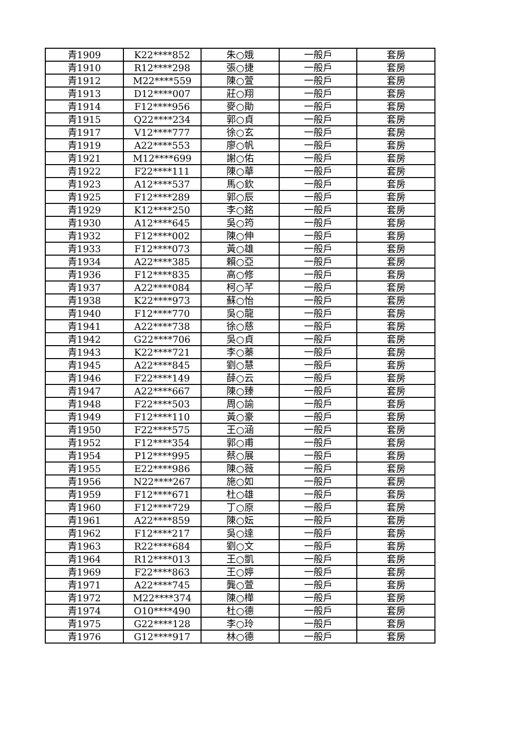| 青1909 | K22****852 | 朱○娥 | 一般戶 | 套房 |
| 青1910 | R12****298 | 張○捷 | 一般戶 | 套房 |
| 青1912 | M22****559 | 陳○萱 | 一般戶 | 套房 |
| 青1913 | D12****007 | 莊○翔 | 一般戶 | 套房 |
| 青1914 | F12****956 | 麥○勛 | 一般戶 | 套房 |
| 青1915 | Q22****234 | 郭○貞 | 一般戶 | 套房 |
| 青1917 | V12****777 | 徐○玄 | 一般戶 | 套房 |
| 青1919 | A22****553 | 廖○帆 | 一般戶 | 套房 |
| 青1921 | M12****699 | 謝○佑 | 一般戶 | 套房 |
| 青1922 | F22****111 | 陳○華 | 一般戶 | 套房 |
| 青1923 | A12****537 | 馬○欽 | 一般戶 | 套房 |
| 青1925 | F12****289 | 郭○辰 | 一般戶 | 套房 |
| 青1929 | K12****250 | 李○銘 | 一般戶 | 套房 |
| 青1930 | A12****645 | 吳○筠 | 一般戶 | 套房 |
| 青1932 | F12****002 | 陳○伸 | 一般戶 | 套房 |
| 青1933 | F12****073 | 黃○雄 | 一般戶 | 套房 |
| 青1934 | A22****385 | 賴○亞 | 一般戶 | 套房 |
| 青1936 | F12****835 | 高○修 | 一般戶 | 套房 |
| 青1937 | A22****084 | 柯○芊 | 一般戶 | 套房 |
| 青1938 | K22****973 | 蘇○怡 | 一般戶 | 套房 |
| 青1940 | F12****770 | 吳○龍 | 一般戶 | 套房 |
| 青1941 | A22****738 | 徐○慈 | 一般戶 | 套房 |
| 青1942 | G22****706 | 吳○貞 | 一般戶 | 套房 |
| 青1943 | K22****721 | 李○蓁 | 一般戶 | 套房 |
| 青1945 | A22****845 | 劉○慧 | 一般戶 | 套房 |
| 青1946 | F22****149 | 薛○云 | 一般戶 | 套房 |
| 青1947 | A22****667 | 陳○臻 | 一般戶 | 套房 |
| 青1948 | F22****503 | 周○諭 | 一般戶 | 套房 |
| 青1949 | F12****110 | 黃○豪 | 一般戶 | 套房 |
| 青1950 | F22****575 | 王○涵 | 一般戶 | 套房 |
| 青1952 | F12****354 | 郭○甫 | 一般戶 | 套房 |
| 青1954 | P12****995 | 蔡○展 | 一般戶 | 套房 |
| 青1955 | E22****986 | 陳○薇 | 一般戶 | 套房 |
| 青1956 | N22****267 | 施○如 | 一般戶 | 套房 |
| 青1959 | F12****671 | 杜○雄 | 一般戶 | 套房 |
| 青1960 | F12****729 | 丁○原 | 一般戶 | 套房 |
| 青1961 | A22****859 | 陳○妘 | 一般戶 | 套房 |
| 青1962 | F12****217 | 吳○達 | 一般戶 | 套房 |
| 青1963 | R22****684 | 劉○文 | 一般戶 | 套房 |
| 青1964 | R12****013 | 王○凱 | 一般戶 | 套房 |
| 青1969 | F22****863 | 王○婷 | 一般戶 | 套房 |
| 青1971 | A22****745 | 龔○萱 | 一般戶 | 套房 |
| 青1972 | M22****374 | 陳○樺 | 一般戶 | 套房 |
| 青1974 | O10****490 | 杜○德 | 一般戶 | 套房 |
| 青1975 | G22****128 | 李○玲 | 一般戶 | 套房 |
| 青1976 | G12****917 | 林○德 | 一般戶 | 套房 |